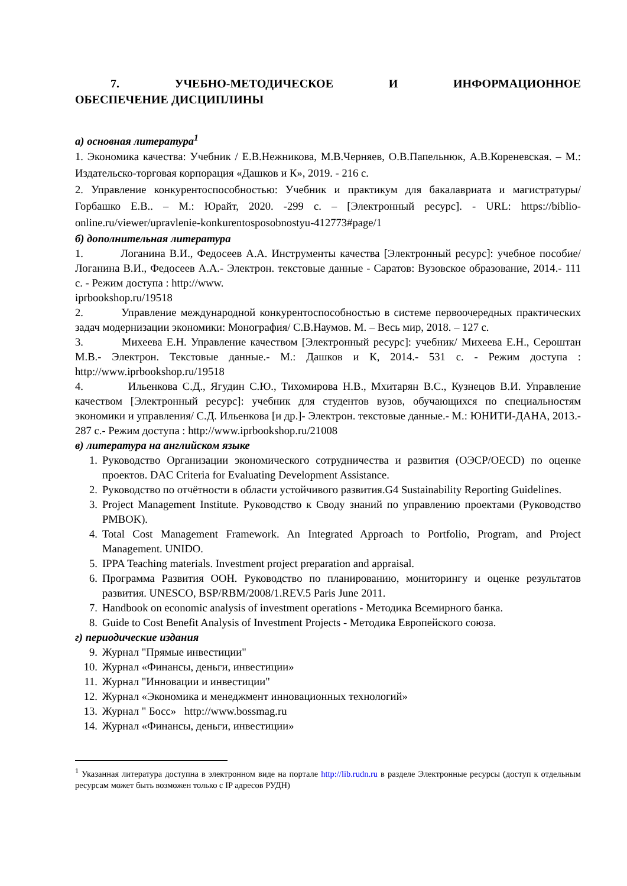7. УЧЕБНО-МЕТОДИЧЕСКОЕ И ИНФОРМАЦИОННОЕ
ОБЕСПЕЧЕНИЕ ДИСЦИПЛИНЫ
а) основная литература<sup>1</sup>
1. Экономика качества: Учебник / Е.В.Нежникова, М.В.Черняев, О.В.Папельнюк, А.В.Кореневская. – М.: Издательско-торговая корпорация «Дашков и К», 2019. - 216 с.
2. Управление конкурентоспособностью: Учебник и практикум для бакалавриата и магистратуры/ Горбашко Е.В.. – М.: Юрайт, 2020. -299 с. – [Электронный ресурс]. - URL: https://biblio-online.ru/viewer/upravlenie-konkurentosposobnostyu-412773#page/1
б) дополнительная литература
1. Логанина В.И., Федосеев А.А. Инструменты качества [Электронный ресурс]: учебное пособие/ Логанина В.И., Федосеев А.А.- Электрон. текстовые данные - Саратов: Вузовское образование, 2014.- 111 с. - Режим доступа : http://www.
iprbookshop.ru/19518
2. Управление международной конкурентоспособностью в системе первоочередных практических задач модернизации экономики: Монография/ С.В.Наумов. М. – Весь мир, 2018. – 127 с.
3. Михеева Е.Н. Управление качеством [Электронный ресурс]: учебник/ Михеева Е.Н., Сероштан М.В.- Электрон. Текстовые данные.- М.: Дашков и К, 2014.- 531 с. - Режим доступа : http://www.iprbookshop.ru/19518
4. Ильенкова С.Д., Ягудин С.Ю., Тихомирова Н.В., Мхитарян В.С., Кузнецов В.И. Управление качеством [Электронный ресурс]: учебник для студентов вузов, обучающихся по специальностям экономики и управления/ С.Д. Ильенкова [и др.]- Электрон. текстовые данные.- М.: ЮНИТИ-ДАНА, 2013.- 287 с.- Режим доступа : http://www.iprbookshop.ru/21008
в) литература на английском языке
1. Руководство Организации экономического сотрудничества и развития (ОЭСР/OECD) по оценке проектов. DAC Criteria for Evaluating Development Assistance.
2. Руководство по отчётности в области устойчивого развития.G4 Sustainability Reporting Guidelines.
3. Project Management Institute. Руководство к Своду знаний по управлению проектами (Руководство PMBOK).
4. Total Cost Management Framework. An Integrated Approach to Portfolio, Program, and Project Management. UNIDO.
5. IPPA Teaching materials. Investment project preparation and appraisal.
6. Программа Развития ООН. Руководство по планированию, мониторингу и оценке результатов развития. UNESCO, BSP/RBM/2008/1.REV.5 Paris June 2011.
7. Handbook on economic analysis of investment operations - Методика Всемирного банка.
8. Guide to Cost Benefit Analysis of Investment Projects - Методика Европейского союза.
г) периодические издания
9. Журнал "Прямые инвестиции"
10. Журнал «Финансы, деньги, инвестиции»
11. Журнал "Инновации и инвестиции"
12. Журнал «Экономика и менеджмент инновационных технологий»
13. Журнал " Босс» http://www.bossmag.ru
14. Журнал «Финансы, деньги, инвестиции»
<sup>1</sup> Указанная литература доступна в электронном виде на портале http://lib.rudn.ru в разделе Электронные ресурсы (доступ к отдельным ресурсам может быть возможен только с IP адресов РУДН)